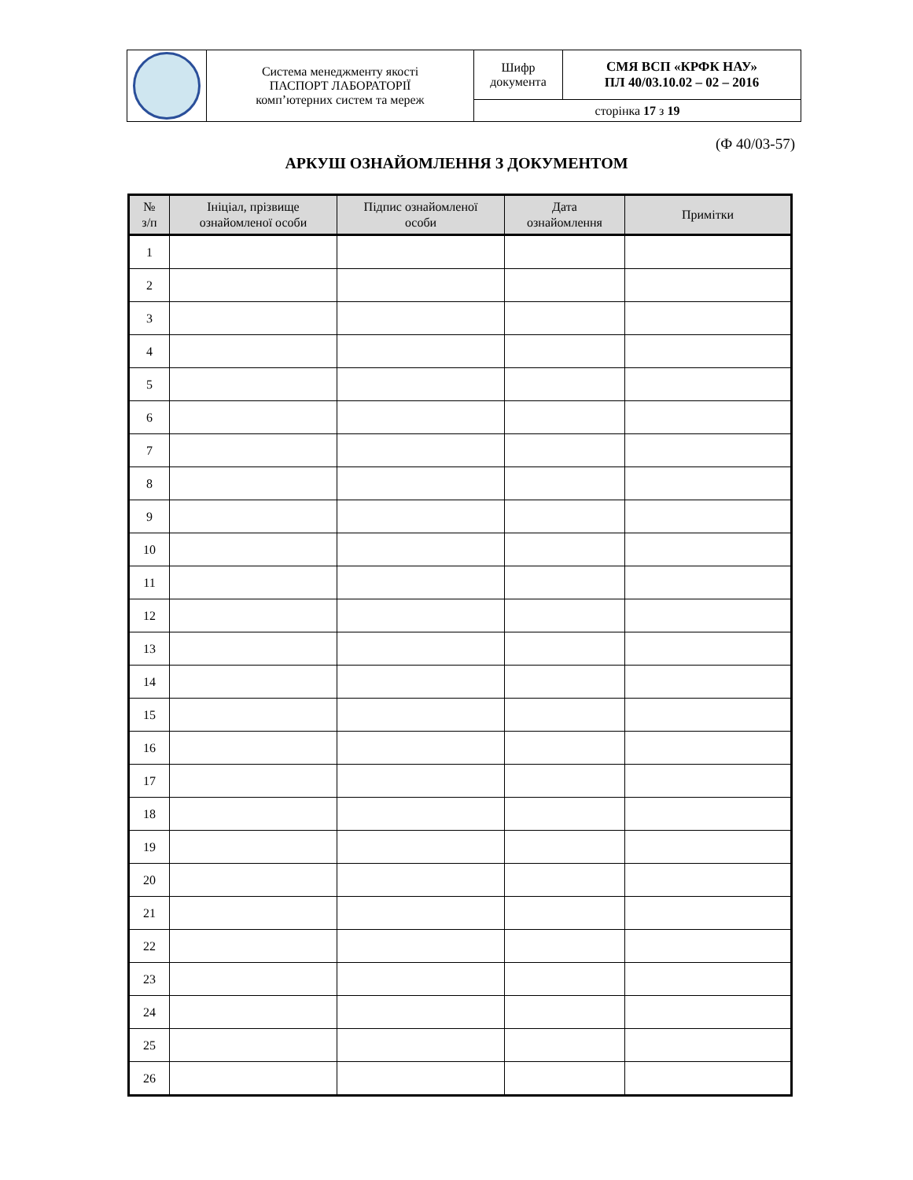| | Система менеджменту якості ПАСПОРТ ЛАБОРАТОРІЇ комп’ютерних систем та мереж | Шифр документа | СМЯ ВСП «КРФК НАУ» ПЛ 40/03.10.02 – 02 – 2016 |
| | | сторінка 17 з 19 | |
(Ф 40/03-57)
АРКУШ ОЗНАЙОМЛЕННЯ З ДОКУМЕНТОМ
| № з/п | Ініціал, прізвище ознайомленої особи | Підпис ознайомленої особи | Дата ознайомлення | Примітки |
| --- | --- | --- | --- | --- |
| 1 | | | | |
| 2 | | | | |
| 3 | | | | |
| 4 | | | | |
| 5 | | | | |
| 6 | | | | |
| 7 | | | | |
| 8 | | | | |
| 9 | | | | |
| 10 | | | | |
| 11 | | | | |
| 12 | | | | |
| 13 | | | | |
| 14 | | | | |
| 15 | | | | |
| 16 | | | | |
| 17 | | | | |
| 18 | | | | |
| 19 | | | | |
| 20 | | | | |
| 21 | | | | |
| 22 | | | | |
| 23 | | | | |
| 24 | | | | |
| 25 | | | | |
| 26 | | | | |